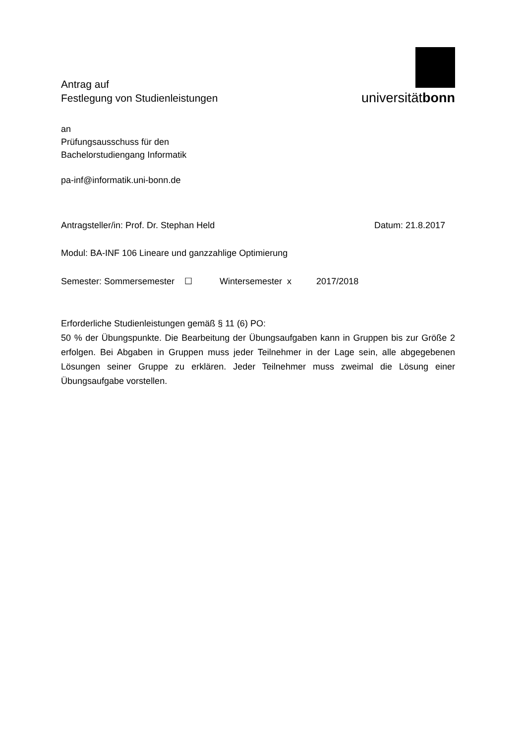Antrag auf
Festlegung von Studienleistungen
universitätbonn
an
Prüfungsausschuss für den
Bachelorstudiengang Informatik
pa-inf@informatik.uni-bonn.de
Antragsteller/in: Prof. Dr. Stephan Held Datum: 21.8.2017
Modul: BA-INF 106 Lineare und ganzzahlige Optimierung
Semester: Sommersemester ☐ Wintersemester x 2017/2018
Erforderliche Studienleistungen gemäß § 11 (6) PO:
50 % der Übungspunkte. Die Bearbeitung der Übungsaufgaben kann in Gruppen bis zur Größe 2 erfolgen. Bei Abgaben in Gruppen muss jeder Teilnehmer in der Lage sein, alle abgegebenen Lösungen seiner Gruppe zu erklären. Jeder Teilnehmer muss zweimal die Lösung einer Übungsaufgabe vorstellen.